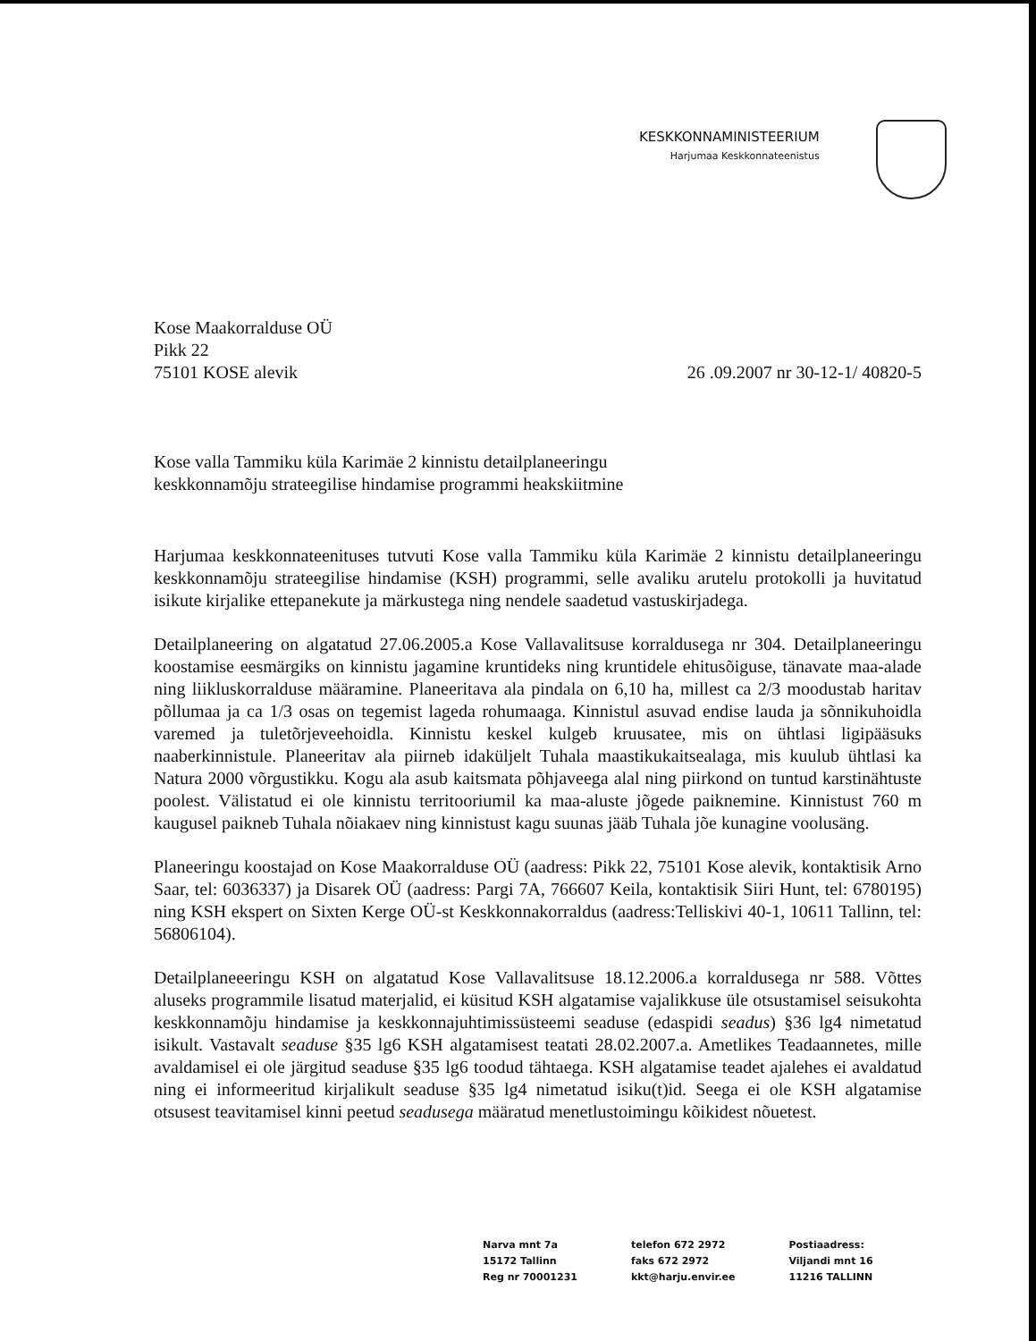KESKKONNAMINISTEERIUM
Harjumaa Keskkonnateenistus
Kose Maakorralduse OÜ
Pikk 22
75101 KOSE alevik
26 .09.2007 nr 30-12-1/ 40820-5
Kose valla Tammiku küla Karimäe 2 kinnistu detailplaneeringu
keskkonnamõju strateegilise hindamise programmi heakskiitmine
Harjumaa keskkonnateenituses tutvuti Kose valla Tammiku küla Karimäe 2 kinnistu detailplaneeringu keskkonnamõju strateegilise hindamise (KSH) programmi, selle avaliku arutelu protokolli ja huvitatud isikute kirjalike ettepanekute ja märkustega ning nendele saadetud vastuskirjadega.
Detailplaneering on algatatud 27.06.2005.a Kose Vallavalitsuse korraldusega nr 304. Detailplaneeringu koostamise eesmärgiks on kinnistu jagamine kruntideks ning kruntidele ehitusõiguse, tänavate maa-alade ning liikluskorralduse määramine. Planeeritava ala pindala on 6,10 ha, millest ca 2/3 moodustab haritav põllumaa ja ca 1/3 osas on tegemist lageda rohumaaga. Kinnistul asuvad endise lauda ja sõnnikuhoidla varemed ja tuletõrjeveehoidla. Kinnistu keskel kulgeb kruusatee, mis on ühtlasi ligipääsuks naaberkinnistule. Planeeritav ala piirneb idaküljelt Tuhala maastikukaitsealaga, mis kuulub ühtlasi ka Natura 2000 võrgustikku. Kogu ala asub kaitsmata põhjaveega alal ning piirkond on tuntud karstinähtuste poolest. Välistatud ei ole kinnistu territooriumil ka maa-aluste jõgede paiknemine. Kinnistust 760 m kaugusel paikneb Tuhala nõiakaev ning kinnistust kagu suunas jääb Tuhala jõe kunagine voolusäng.
Planeeringu koostajad on Kose Maakorralduse OÜ (aadress: Pikk 22, 75101 Kose alevik, kontaktisik Arno Saar, tel: 6036337) ja Disarek OÜ (aadress: Pargi 7A, 766607 Keila, kontaktisik Siiri Hunt, tel: 6780195) ning KSH ekspert on Sixten Kerge OÜ-st Keskkonnakorraldus (aadress:Telliskivi 40-1, 10611 Tallinn, tel: 56806104).
Detailplaneeeringu KSH on algatatud Kose Vallavalitsuse 18.12.2006.a korraldusega nr 588. Võttes aluseks programmile lisatud materjalid, ei küsitud KSH algatamise vajalikkuse üle otsustamisel seisukohta keskkonnamõju hindamise ja keskkonnajuhtimissüsteemi seaduse (edaspidi seadus) §36 lg4 nimetatud isikult. Vastavalt seaduse §35 lg6 KSH algatamisest teatati 28.02.2007.a. Ametlikes Teadaannetes, mille avaldamisel ei ole järgitud seaduse §35 lg6 toodud tähtaega. KSH algatamise teadet ajalehes ei avaldatud ning ei informeeritud kirjalikult seaduse §35 lg4 nimetatud isiku(t)id. Seega ei ole KSH algatamise otsusest teavitamisel kinni peetud seadusega määratud menetlustoimingu kõikidest nõuetest.
Narva mnt 7a
15172 Tallinn
Reg nr 70001231
telefon 672 2972
faks 672 2972
kkt@harju.envir.ee
Postiaadress:
Viljandi mnt 16
11216 TALLINN